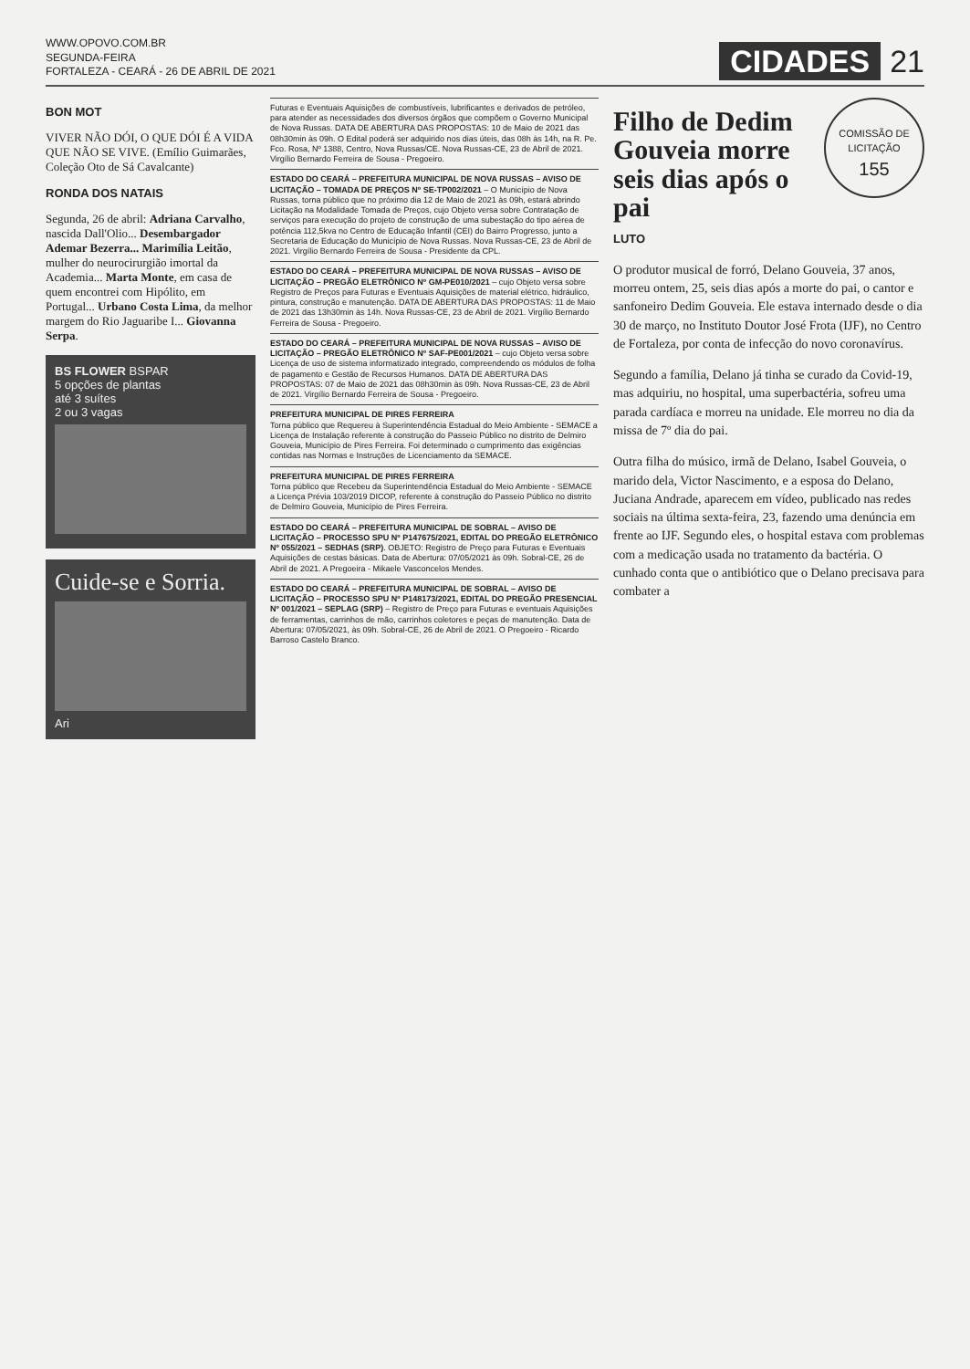WWW.OPOVO.COM.BR
SEGUNDA-FEIRA
FORTALEZA - CEARÁ - 26 DE ABRIL DE 2021
CIDADES 21
BON MOT
VIVER NÃO DÓI, O QUE DÓI É A VIDA QUE NÃO SE VIVE. (Emílio Guimarães, Coleção Oto de Sá Cavalcante)
RONDA DOS NATAIS
Segunda, 26 de abril: Adriana Carvalho, nascida Dall'Olio... Desembargador Ademar Bezerra... Marimília Leitão, mulher do neurocirurgião imortal da Academia... Marta Monte, em casa de quem encontrei com Hipólito, em Portugal... Urbano Costa Lima, da melhor margem do Rio Jaguaribe I... Giovanna Serpa.
BS FLOWER BSPAR
5 opções de plantas
até 3 suítes
2 ou 3 vagas
Cuide-se e Sorria.
Ari
Futuras e Eventuais Aquisições de combustíveis, lubrificantes e derivados de petróleo, para atender as necessidades dos diversos órgãos que compõem o Governo Municipal de Nova Russas. DATA DE ABERTURA DAS PROPOSTAS: 10 de Maio de 2021 das 08h30min às 09h. O Edital poderá ser adquirido nos dias úteis, das 08h às 14h, na R. Pe. Fco. Rosa, Nº 1388, Centro, Nova Russas/CE. Nova Russas-CE, 23 de Abril de 2021. Virgílio Bernardo Ferreira de Sousa - Pregoeiro.
ESTADO DO CEARÁ – PREFEITURA MUNICIPAL DE NOVA RUSSAS – AVISO DE LICITAÇÃO – TOMADA DE PREÇOS Nº SE-TP002/2021 – O Município de Nova Russas, torna público que no próximo dia 12 de Maio de 2021 às 09h, estará abrindo Licitação na Modalidade Tomada de Preços, cujo Objeto versa sobre Contratação de serviços para execução do projeto de construção de uma subestação do tipo aérea de potência 112,5kva no Centro de Educação Infantil (CEI) do Bairro Progresso, junto a Secretaria de Educação do Município de Nova Russas. Nova Russas-CE, 23 de Abril de 2021. Virgílio Bernardo Ferreira de Sousa - Presidente da CPL.
ESTADO DO CEARÁ – PREFEITURA MUNICIPAL DE NOVA RUSSAS – AVISO DE LICITAÇÃO – PREGÃO ELETRÔNICO Nº GM-PE010/2021 – cujo Objeto versa sobre Registro de Preços para Futuras e Eventuais Aquisições de material elétrico, hidráulico, pintura, construção e manutenção. DATA DE ABERTURA DAS PROPOSTAS: 11 de Maio de 2021 das 13h30min às 14h. Nova Russas-CE, 23 de Abril de 2021. Virgílio Bernardo Ferreira de Sousa - Pregoeiro.
ESTADO DO CEARÁ – PREFEITURA MUNICIPAL DE NOVA RUSSAS – AVISO DE LICITAÇÃO – PREGÃO ELETRÔNICO Nº SAF-PE001/2021 – cujo Objeto versa sobre Licença de uso de sistema informatizado integrado, compreendendo os módulos de folha de pagamento e Gestão de Recursos Humanos. DATA DE ABERTURA DAS PROPOSTAS: 07 de Maio de 2021 das 08h30min às 09h. Nova Russas-CE, 23 de Abril de 2021. Virgílio Bernardo Ferreira de Sousa - Pregoeiro.
PREFEITURA MUNICIPAL DE PIRES FERREIRA
Torna público que Requereu à Superintendência Estadual do Meio Ambiente - SEMACE a Licença de Instalação referente à construção do Passeio Público no distrito de Delmiro Gouveia, Município de Pires Ferreira. Foi determinado o cumprimento das exigências contidas nas Normas e Instruções de Licenciamento da SEMACE.
PREFEITURA MUNICIPAL DE PIRES FERREIRA
Torna público que Recebeu da Superintendência Estadual do Meio Ambiente - SEMACE a Licença Prévia 103/2019 DICOP, referente à construção do Passeio Público no distrito de Delmiro Gouveia, Município de Pires Ferreira.
ESTADO DO CEARÁ – PREFEITURA MUNICIPAL DE SOBRAL – AVISO DE LICITAÇÃO – PROCESSO SPU Nº P147675/2021, EDITAL DO PREGÃO ELETRÔNICO Nº 055/2021 – SEDHAS (SRP). OBJETO: Registro de Preço para Futuras e Eventuais Aquisições de cestas básicas. Data de Abertura: 07/05/2021 às 09h. Sobral-CE, 26 de Abril de 2021. A Pregoeira - Mikaele Vasconcelos Mendes.
ESTADO DO CEARÁ – PREFEITURA MUNICIPAL DE SOBRAL – AVISO DE LICITAÇÃO – PROCESSO SPU Nº P148173/2021, EDITAL DO PREGÃO PRESENCIAL Nº 001/2021 – SEPLAG (SRP) – Registro de Preço para Futuras e eventuais Aquisições de ferramentas, carrinhos de mão, carrinhos coletores e peças de manutenção. Data de Abertura: 07/05/2021, às 09h. Sobral-CE, 26 de Abril de 2021. O Pregoeiro - Ricardo Barroso Castelo Branco.
COMISSÃO DE LICITAÇÃO
155
Filho de Dedim Gouveia morre seis dias após o pai
LUTO
O produtor musical de forró, Delano Gouveia, 37 anos, morreu ontem, 25, seis dias após a morte do pai, o cantor e sanfoneiro Dedim Gouveia. Ele estava internado desde o dia 30 de março, no Instituto Doutor José Frota (IJF), no Centro de Fortaleza, por conta de infecção do novo coronavírus.
Segundo a família, Delano já tinha se curado da Covid-19, mas adquiriu, no hospital, uma superbactéria, sofreu uma parada cardíaca e morreu na unidade. Ele morreu no dia da missa de 7º dia do pai.
Outra filha do músico, irmã de Delano, Isabel Gouveia, o marido dela, Victor Nascimento, e a esposa do Delano, Juciana Andrade, aparecem em vídeo, publicado nas redes sociais na última sexta-feira, 23, fazendo uma denúncia em frente ao IJF. Segundo eles, o hospital estava com problemas com a medicação usada no tratamento da bactéria. O cunhado conta que o antibiótico que o Delano precisava para combater a